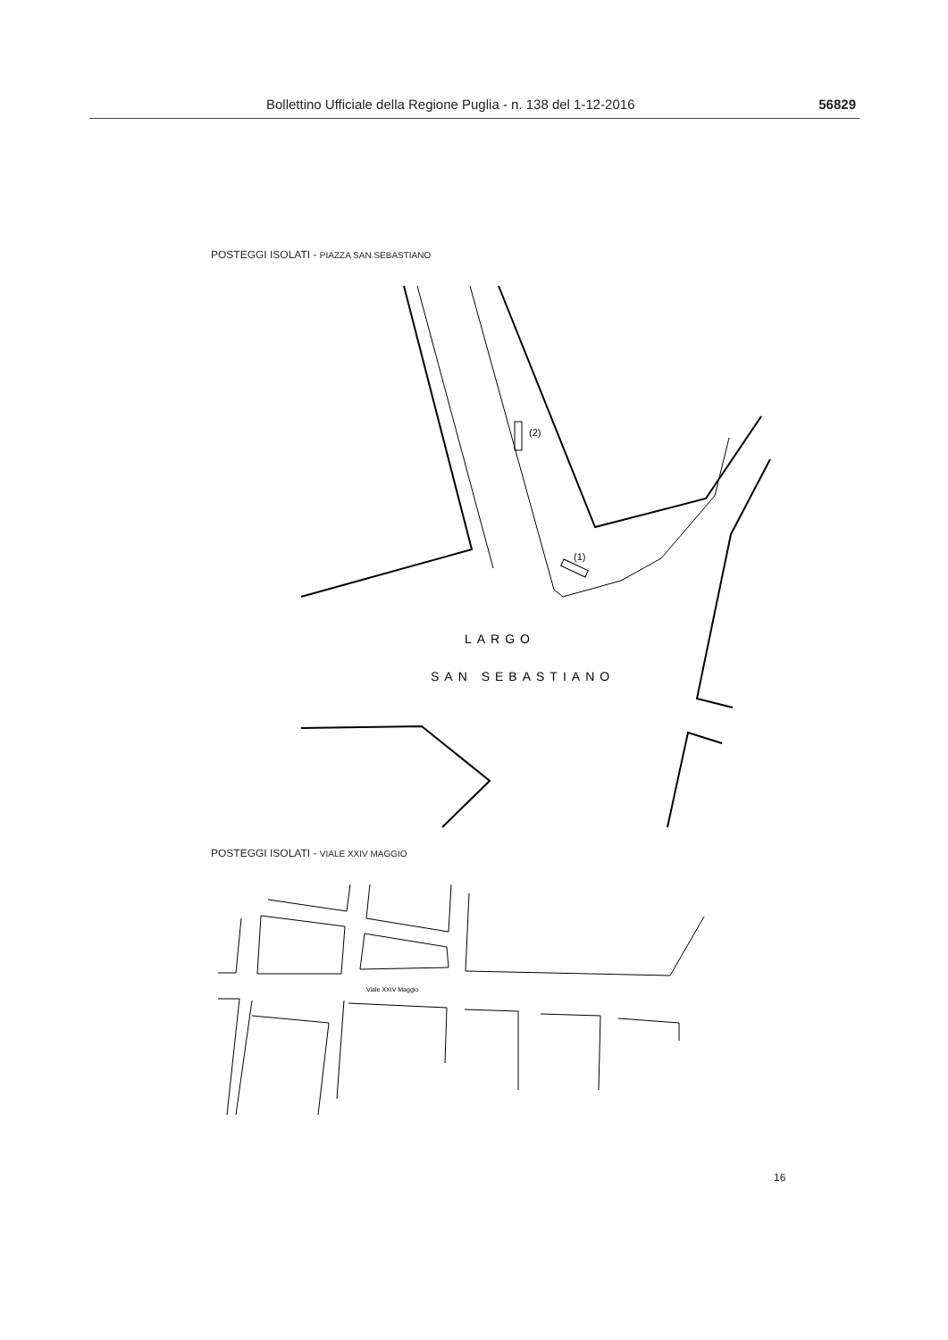Bollettino Ufficiale della Regione Puglia - n. 138 del 1-12-2016 56829
POSTEGGI ISOLATI - PIAZZA SAN SEBASTIANO
LARGO
SAN SEBASTIANO
(2)
(1)
POSTEGGI ISOLATI - VIALE XXIV MAGGIO
Viale XXIV Maggio
16